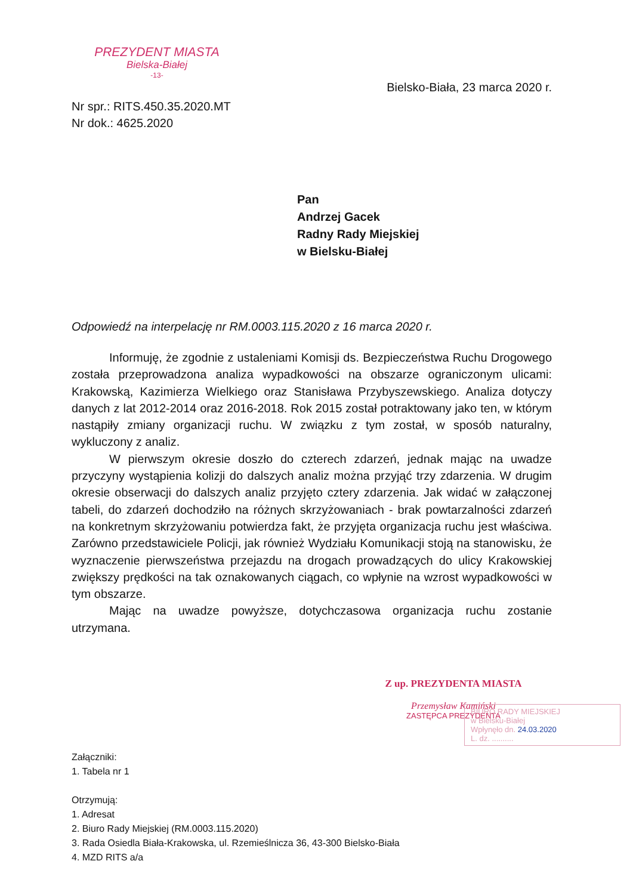PREZYDENT MIASTA
Bielska-Białej
-13-
Bielsko-Biała, 23 marca 2020 r.
Nr spr.: RITS.450.35.2020.MT
Nr dok.: 4625.2020
Pan
Andrzej Gacek
Radny Rady Miejskiej
w Bielsku-Białej
Odpowiedź na interpelację nr RM.0003.115.2020 z 16 marca 2020 r.
Informuję, że zgodnie z ustaleniami Komisji ds. Bezpieczeństwa Ruchu Drogowego została przeprowadzona analiza wypadkowości na obszarze ograniczonym ulicami: Krakowską, Kazimierza Wielkiego oraz Stanisława Przybyszewskiego. Analiza dotyczy danych z lat 2012-2014 oraz 2016-2018. Rok 2015 został potraktowany jako ten, w którym nastąpiły zmiany organizacji ruchu. W związku z tym został, w sposób naturalny, wykluczony z analiz.
W pierwszym okresie doszło do czterech zdarzeń, jednak mając na uwadze przyczyny wystąpienia kolizji do dalszych analiz można przyjąć trzy zdarzenia. W drugim okresie obserwacji do dalszych analiz przyjęto cztery zdarzenia. Jak widać w załączonej tabeli, do zdarzeń dochodziło na różnych skrzyżowaniach - brak powtarzalności zdarzeń na konkretnym skrzyżowaniu potwierdza fakt, że przyjęta organizacja ruchu jest właściwa. Zarówno przedstawiciele Policji, jak również Wydziału Komunikacji stoją na stanowisku, że wyznaczenie pierwszeństwa przejazdu na drogach prowadzących do ulicy Krakowskiej zwiększy prędkości na tak oznakowanych ciągach, co wpłynie na wzrost wypadkowości w tym obszarze.
Mając na uwadze powyższe, dotychczasowa organizacja ruchu zostanie utrzymana.
Z up. PREZYDENTA MIASTA
Przemysław Kamiński
ZASTĘPCA PREZYDENTA
Załączniki:
1. Tabela nr 1
Otrzymują:
1. Adresat
2. Biuro Rady Miejskiej (RM.0003.115.2020)
3. Rada Osiedla Biała-Krakowska, ul. Rzemieślnicza 36, 43-300 Bielsko-Biała
4. MZD RITS a/a
BIURO RADY MIEJSKIEJ
w Bielsku-Białej
Wpłynęło dn. 24.03.2020
L. dz. ..........